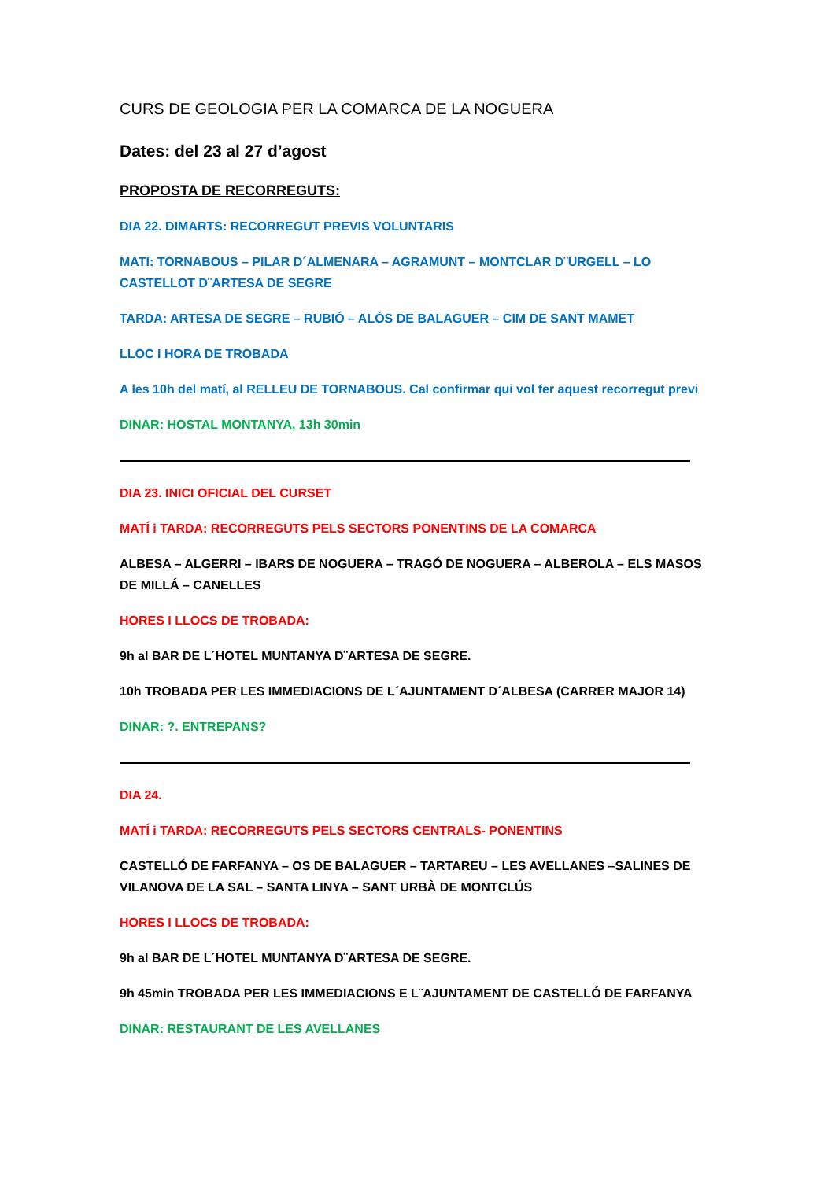CURS DE GEOLOGIA PER LA COMARCA DE LA NOGUERA
Dates: del 23 al 27 d’agost
PROPOSTA DE RECORREGUTS:
DIA 22. DIMARTS: RECORREGUT PREVIS VOLUNTARIS
MATI: TORNABOUS – PILAR D´ALMENARA – AGRAMUNT – MONTCLAR D¨URGELL – LO CASTELLOT D¨ARTESA DE SEGRE
TARDA: ARTESA DE SEGRE – RUBIÓ – ALÓS DE BALAGUER – CIM DE SANT MAMET
LLOC I HORA DE TROBADA
A les 10h del matí, al RELLEU DE TORNABOUS. Cal confirmar qui vol fer aquest recorregut previ
DINAR: HOSTAL MONTANYA, 13h 30min
DIA 23. INICI OFICIAL DEL CURSET
MATÍ i TARDA: RECORREGUTS PELS SECTORS PONENTINS DE LA COMARCA
ALBESA – ALGERRI – IBARS DE NOGUERA – TRAGÓ DE NOGUERA – ALBEROLA – ELS MASOS DE MILLÁ – CANELLES
HORES I LLOCS DE TROBADA:
9h al BAR DE L´HOTEL MUNTANYA D¨ARTESA DE SEGRE.
10h TROBADA PER LES IMMEDIACIONS DE L´AJUNTAMENT D´ALBESA (CARRER MAJOR 14)
DINAR: ?. ENTREPANS?
DIA 24.
MATÍ i TARDA: RECORREGUTS PELS SECTORS CENTRALS- PONENTINS
CASTELLÓ DE FARFANYA – OS DE BALAGUER – TARTAREU – LES AVELLANES –SALINES DE VILANOVA DE LA SAL – SANTA LINYA – SANT URBÀ DE MONTCLÚS
HORES I LLOCS DE TROBADA:
9h al BAR DE L´HOTEL MUNTANYA D¨ARTESA DE SEGRE.
9h 45min TROBADA PER LES IMMEDIACIONS E L¨AJUNTAMENT DE CASTELLÓ DE FARFANYA
DINAR: RESTAURANT DE LES AVELLANES